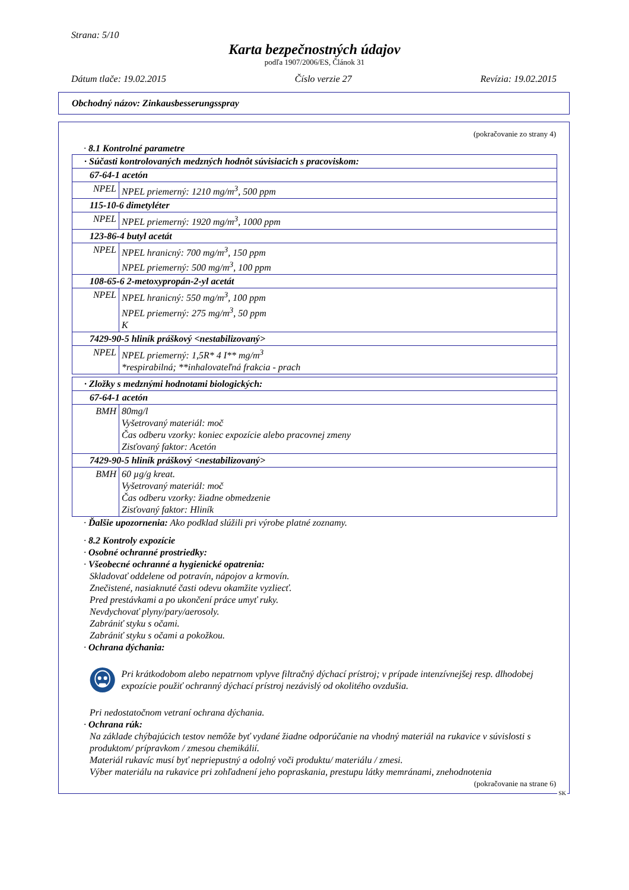Strana: 5/10
Karta bezpečnostných údajov
podľa 1907/2006/ES, Článok 31
Dátum tlače: 19.02.2015 Číslo verzie 27 Revízia: 19.02.2015
Obchodný názov: Zinkausbesserungsspray
(pokračovanie zo strany 4)
· 8.1 Kontrolné parametre
| · Súčasti kontrolovaných medzných hodnôt súvisiacich s pracoviskom: | |
| 67-64-1 acetón | |
| NPEL | NPEL priemerný: 1210 mg/m<sup>3</sup>, 500 ppm |
| 115-10-6 dimetyléter | |
| NPEL | NPEL priemerný: 1920 mg/m<sup>3</sup>, 1000 ppm |
| 123-86-4 butyl acetát | |
| NPEL | NPEL hranicný: 700 mg/m<sup>3</sup>, 150 ppm NPEL priemerný: 500 mg/m<sup>3</sup>, 100 ppm |
| 108-65-6 2-metoxypropán-2-yl acetát | |
| NPEL | NPEL hranicný: 550 mg/m<sup>3</sup>, 100 ppm NPEL priemerný: 275 mg/m<sup>3</sup>, 50 ppm K |
| 7429-90-5 hliník práškový <nestabilizovaný> | |
| NPEL | NPEL priemerný: 1,5R* 4 I** mg/m<sup>3</sup> *respirabilná; **inhalovateľná frakcia - prach |
| · Zložky s medznými hodnotami biologických: | |
| 67-64-1 acetón | |
| BMH | 80mg/l Vyšetrovaný materiál: moč Čas odberu vzorky: koniec expozície alebo pracovnej zmeny Zisťovaný faktor: Acetón |
| 7429-90-5 hliník práškový <nestabilizovaný> | |
| BMH | 60 µg/g kreat. Vyšetrovaný materiál: moč Čas odberu vzorky: žiadne obmedzenie Zisťovaný faktor: Hliník |
· Ďalšie upozornenia: Ako podklad slúžili pri výrobe platné zoznamy.
· 8.2 Kontroly expozície
· Osobné ochranné prostriedky:
· Všeobecné ochranné a hygienické opatrenia:
Skladovať oddelene od potravín, nápojov a krmovín.
Znečistené, nasiaknuté časti odevu okamžite vyzliecť.
Pred prestávkami a po ukončení práce umyť ruky.
Nevdychovať plyny/pary/aerosoly.
Zabrániť styku s očami.
Zabrániť styku s očami a pokožkou.
· Ochrana dýchania:
Pri krátkodobom alebo nepatrnom vplyve filtračný dýchací prístroj; v prípade intenzívnejšej resp. dlhodobej expozície použiť ochranný dýchací prístroj nezávislý od okolitého ovzdušia.
Pri nedostatočnom vetraní ochrana dýchania.
· Ochrana rúk:
Na základe chýbajúcich testov nemôže byť vydané žiadne odporúčanie na vhodný materiál na rukavice v súvislosti s produktom/ prípravkom / zmesou chemikálií.
Materiál rukavíc musí byť nepriepustný a odolný voči produktu/ materiálu / zmesi.
Výber materiálu na rukavice pri zohľadnení jeho popraskania, prestupu látky memránami, znehodnotenia
(pokračovanie na strane 6)
SK